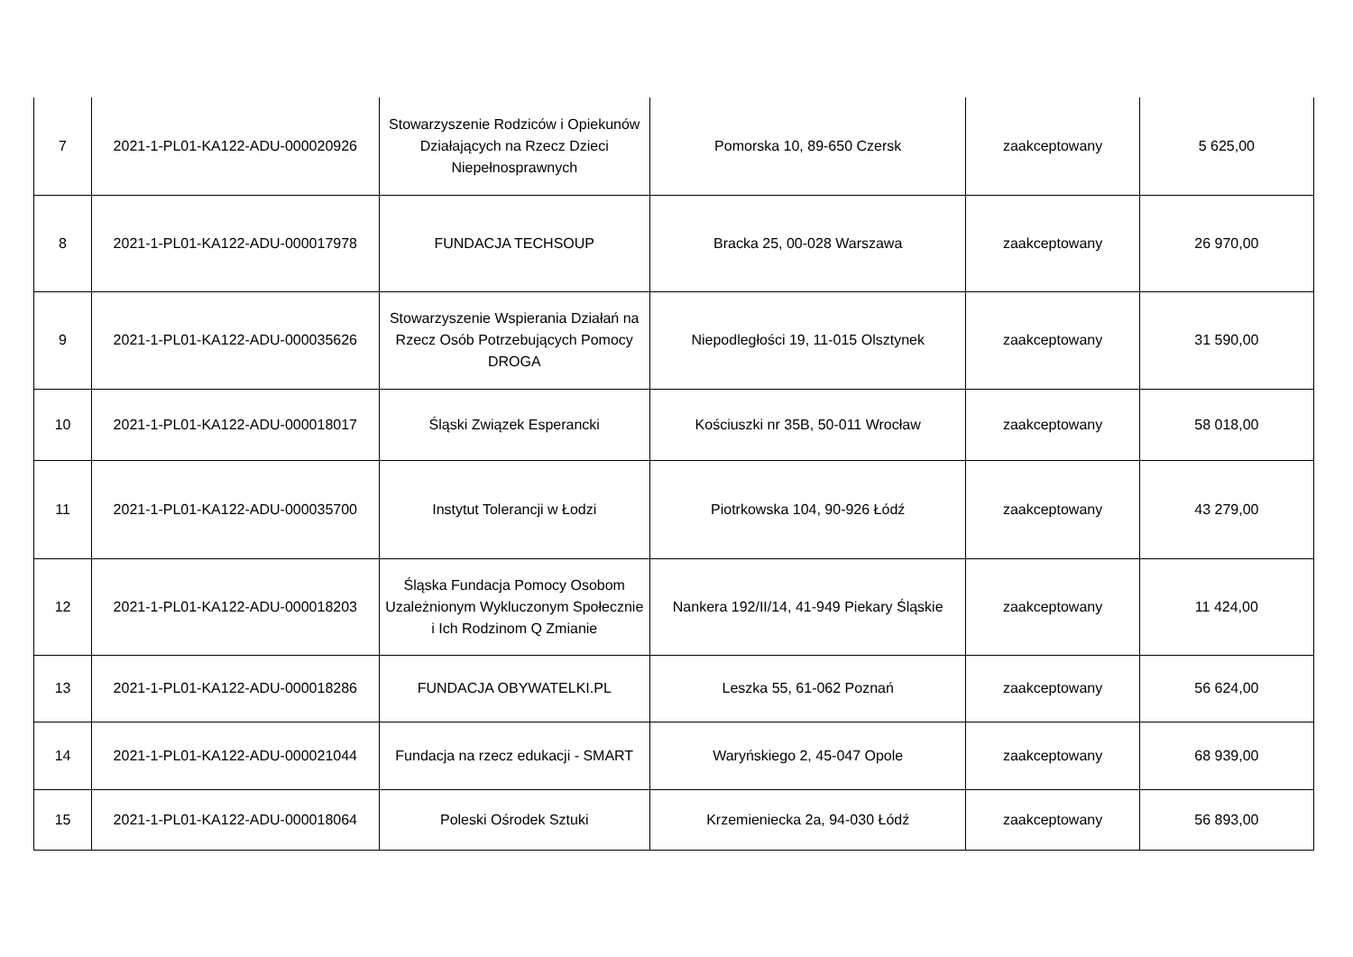| 7 | 2021-1-PL01-KA122-ADU-000020926 | Stowarzyszenie Rodziców i Opiekunów Działających na Rzecz Dzieci Niepełnosprawnych | Pomorska 10, 89-650 Czersk | zaakceptowany | 5 625,00 |
| 8 | 2021-1-PL01-KA122-ADU-000017978 | FUNDACJA TECHSOUP | Bracka 25, 00-028 Warszawa | zaakceptowany | 26 970,00 |
| 9 | 2021-1-PL01-KA122-ADU-000035626 | Stowarzyszenie Wspierania Działań na Rzecz Osób Potrzebujących Pomocy DROGA | Niepodległości 19, 11-015 Olsztynek | zaakceptowany | 31 590,00 |
| 10 | 2021-1-PL01-KA122-ADU-000018017 | Śląski Związek Esperancki | Kościuszki nr 35B, 50-011 Wrocław | zaakceptowany | 58 018,00 |
| 11 | 2021-1-PL01-KA122-ADU-000035700 | Instytut Tolerancji w Łodzi | Piotrkowska 104, 90-926 Łódź | zaakceptowany | 43 279,00 |
| 12 | 2021-1-PL01-KA122-ADU-000018203 | Śląska Fundacja Pomocy Osobom Uzależnionym Wykluczonym Społecznie i Ich Rodzinom Q Zmianie | Nankera 192/II/14, 41-949 Piekary Śląskie | zaakceptowany | 11 424,00 |
| 13 | 2021-1-PL01-KA122-ADU-000018286 | FUNDACJA OBYWATELKI.PL | Leszka 55, 61-062 Poznań | zaakceptowany | 56 624,00 |
| 14 | 2021-1-PL01-KA122-ADU-000021044 | Fundacja na rzecz edukacji - SMART | Waryńskiego 2, 45-047 Opole | zaakceptowany | 68 939,00 |
| 15 | 2021-1-PL01-KA122-ADU-000018064 | Poleski Ośrodek Sztuki | Krzemieniecka 2a, 94-030 Łódź | zaakceptowany | 56 893,00 |